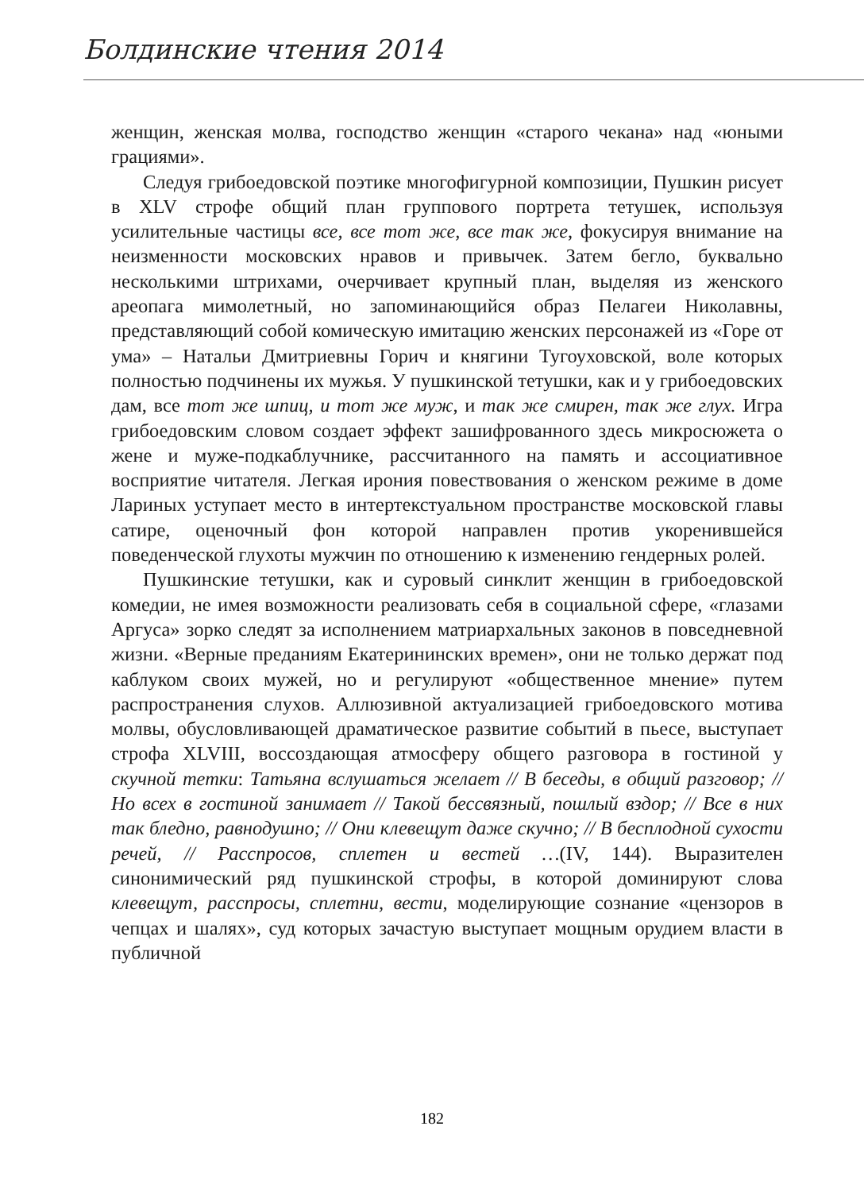Болдинские чтения 2014
женщин, женская молва, господство женщин «старого чекана» над «юными грациями».
Следуя грибоедовской поэтике многофигурной композиции, Пушкин рисует в XLV строфе общий план группового портрета тетушек, используя усилительные частицы все, все тот же, все так же, фокусируя внимание на неизменности московских нравов и привычек. Затем бегло, буквально несколькими штрихами, очерчивает крупный план, выделяя из женского ареопага мимолетный, но запоминающийся образ Пелагеи Николавны, представляющий собой комическую имитацию женских персонажей из «Горе от ума» – Натальи Дмитриевны Горич и княгини Тугоуховской, воле которых полностью подчинены их мужья. У пушкинской тетушки, как и у грибоедовских дам, все тот же шпиц, и тот же муж, и так же смирен, так же глух. Игра грибоедовским словом создает эффект зашифрованного здесь микросюжета о жене и муже-подкаблучнике, рассчитанного на память и ассоциативное восприятие читателя. Легкая ирония повествования о женском режиме в доме Лариных уступает место в интертекстуальном пространстве московской главы сатире, оценочный фон которой направлен против укоренившейся поведенческой глухоты мужчин по отношению к изменению гендерных ролей.
Пушкинские тетушки, как и суровый синклит женщин в грибоедовской комедии, не имея возможности реализовать себя в социальной сфере, «глазами Аргуса» зорко следят за исполнением матриархальных законов в повседневной жизни. «Верные преданиям Екатерининских времен», они не только держат под каблуком своих мужей, но и регулируют «общественное мнение» путем распространения слухов. Аллюзивной актуализацией грибоедовского мотива молвы, обусловливающей драматическое развитие событий в пьесе, выступает строфа XLVIII, воссоздающая атмосферу общего разговора в гостиной у скучной тетки: Татьяна вслушаться желает // В беседы, в общий разговор; // Но всех в гостиной занимает // Такой бессвязный, пошлый вздор; // Все в них так бледно, равнодушно; // Они клевещут даже скучно; // В бесплодной сухости речей, // Расспросов, сплетен и вестей …(IV, 144). Выразителен синонимический ряд пушкинской строфы, в которой доминируют слова клевещут, расспросы, сплетни, вести, моделирующие сознание «цензоров в чепцах и шалях», суд которых зачастую выступает мощным орудием власти в публичной
182